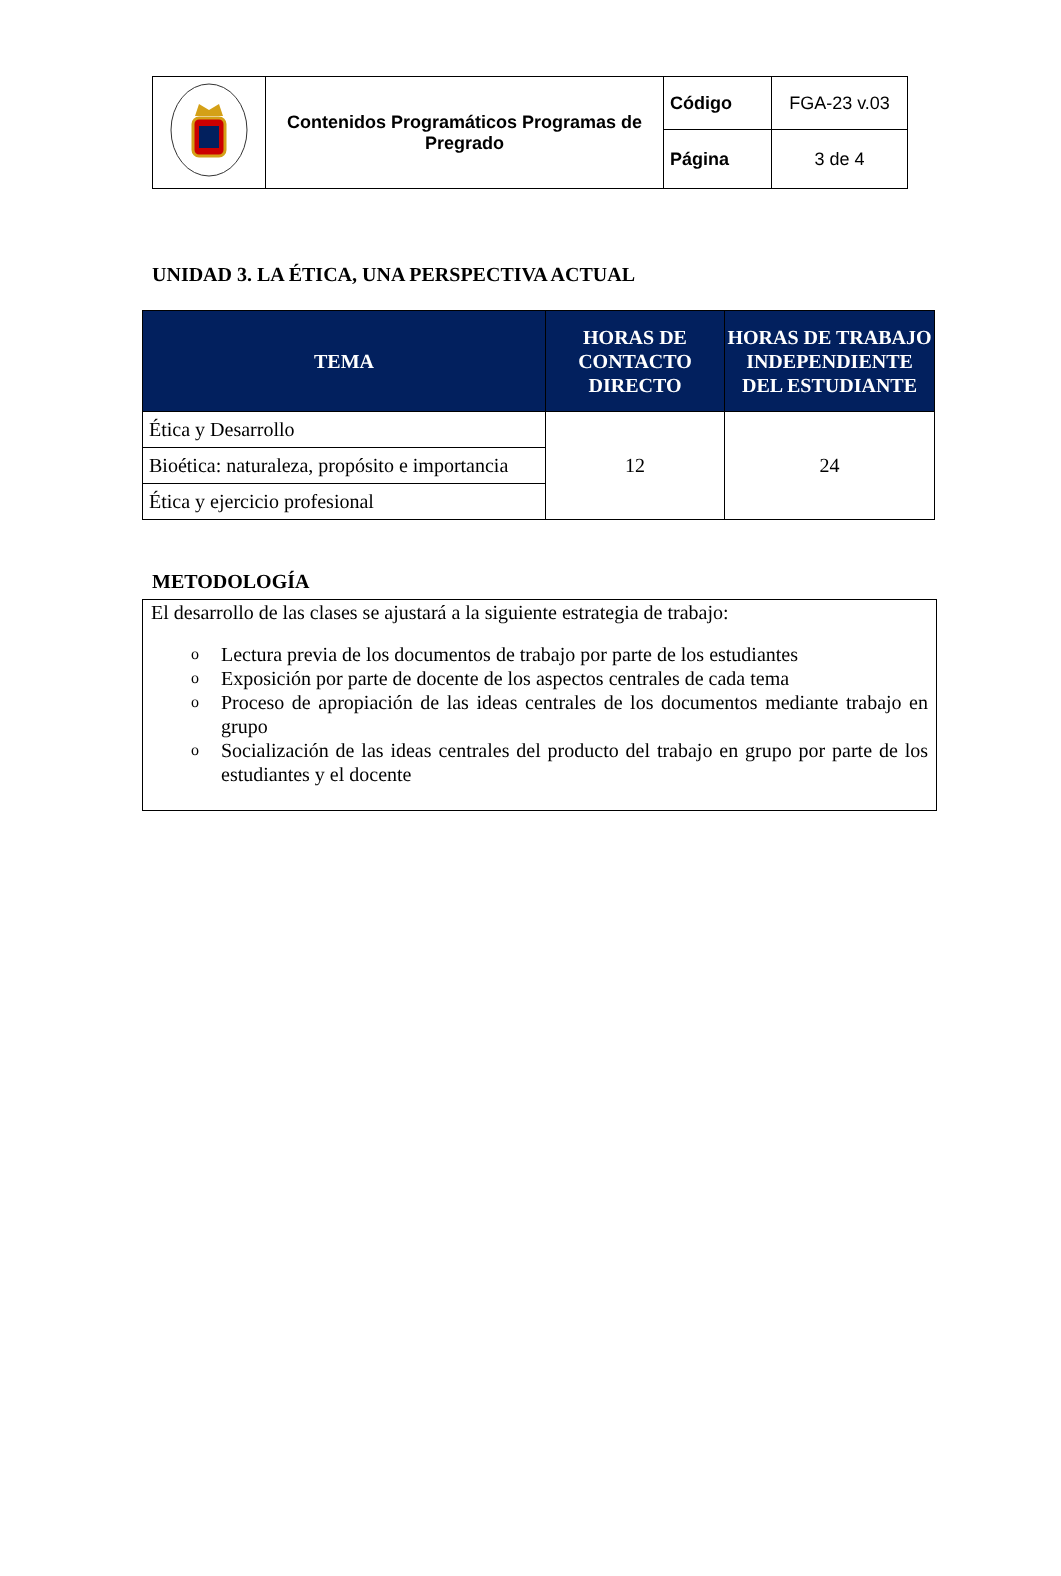| | Contenidos Programáticos Programas de Pregrado | Código | FGA-23 v.03 |
| | | Página | 3 de 4 |
UNIDAD 3. LA ÉTICA, UNA PERSPECTIVA ACTUAL
| TEMA | HORAS DE CONTACTO DIRECTO | HORAS DE TRABAJO INDEPENDIENTE DEL ESTUDIANTE |
| --- | --- | --- |
| Ética y Desarrollo | 12 | 24 |
| Bioética: naturaleza, propósito e importancia | | |
| Ética y ejercicio profesional | | |
METODOLOGÍA
El desarrollo de las clases se ajustará a la siguiente estrategia de trabajo:
o Lectura previa de los documentos de trabajo por parte de los estudiantes
o Exposición por parte de docente de los aspectos centrales de cada tema
o Proceso de apropiación de las ideas centrales de los documentos mediante trabajo en grupo
o Socialización de las ideas centrales del producto del trabajo en grupo por parte de los estudiantes y el docente